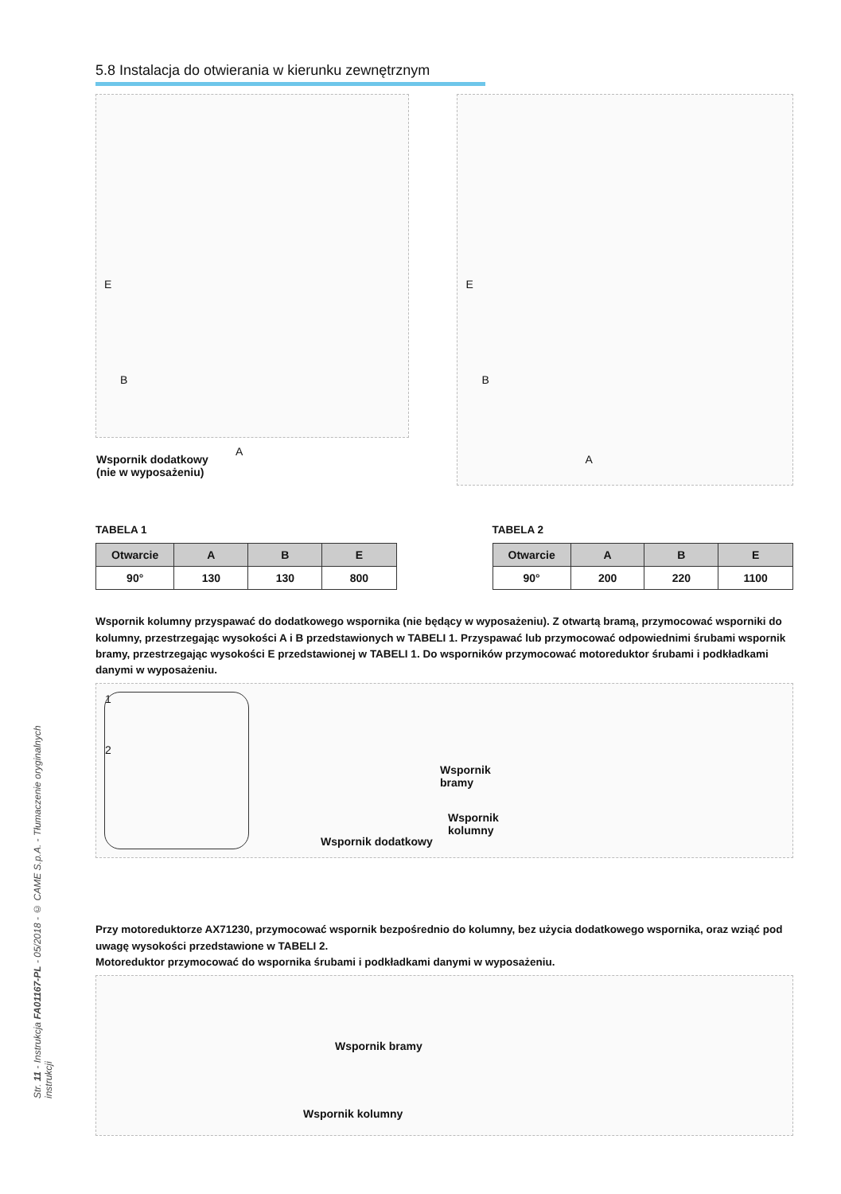Str. 11 - Instrukcja FA01167-PL - 05/2018 - © CAME S.p.A. - Tłumaczenie oryginalnych instrukcji
5.8 Instalacja do otwierania w kierunku zewnętrznym
E
B
A
Wspornik dodatkowy
(nie w wyposażeniu)
E
B
A
TABELA 1
| Otwarcie | A | B | E |
| --- | --- | --- | --- |
| 90° | 130 | 130 | 800 |
TABELA 2
| Otwarcie | A | B | E |
| --- | --- | --- | --- |
| 90° | 200 | 220 | 1100 |
Wspornik kolumny przyspawać do dodatkowego wspornika (nie będący w wyposażeniu). Z otwartą bramą, przymocować wsporniki do kolumny, przestrzegając wysokości A i B przedstawionych w TABELI 1. Przyspawać lub przymocować odpowiednimi śrubami wspornik bramy, przestrzegając wysokości E przedstawionej w TABELI 1. Do wsporników przymocować motoreduktor śrubami i podkładkami danymi w wyposażeniu.
1
2
Wspornik
bramy
Wspornik
kolumny
Wspornik dodatkowy
Przy motoreduktorze AX71230, przymocować wspornik bezpośrednio do kolumny, bez użycia dodatkowego wspornika, oraz wziąć pod uwagę wysokości przedstawione w TABELI 2.
Motoreduktor przymocować do wspornika śrubami i podkładkami danymi w wyposażeniu.
Wspornik bramy
Wspornik kolumny